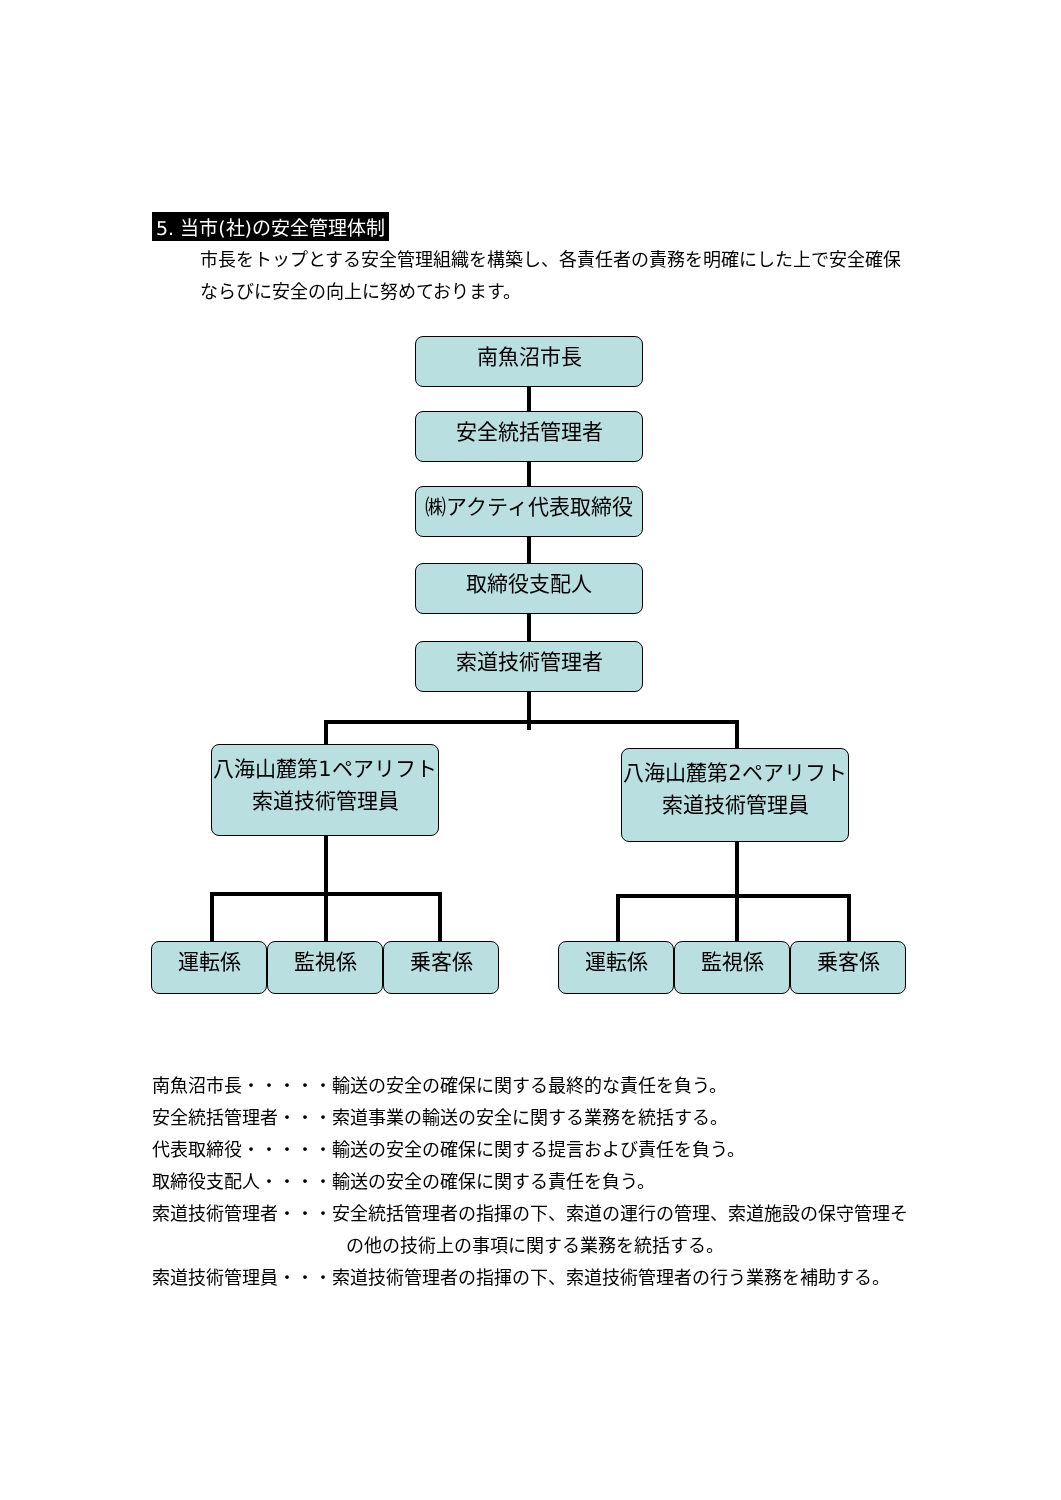5. 当市(社)の安全管理体制
市長をトップとする安全管理組織を構築し、各責任者の責務を明確にした上で安全確保ならびに安全の向上に努めております。
南魚沼市長
安全統括管理者
㈱アクティ代表取締役
取締役支配人
索道技術管理者
八海山麓第1ペアリフト
索道技術管理員
八海山麓第2ペアリフト
索道技術管理員
運転係 監視係 乗客係 運転係 監視係 乗客係
南魚沼市長・・・・・輸送の安全の確保に関する最終的な責任を負う。
安全統括管理者・・・索道事業の輸送の安全に関する業務を統括する。
代表取締役・・・・・輸送の安全の確保に関する提言および責任を負う。
取締役支配人・・・・輸送の安全の確保に関する責任を負う。
索道技術管理者・・・安全統括管理者の指揮の下、索道の運行の管理、索道施設の保守管理その他の技術上の事項に関する業務を統括する。
索道技術管理員・・・索道技術管理者の指揮の下、索道技術管理者の行う業務を補助する。